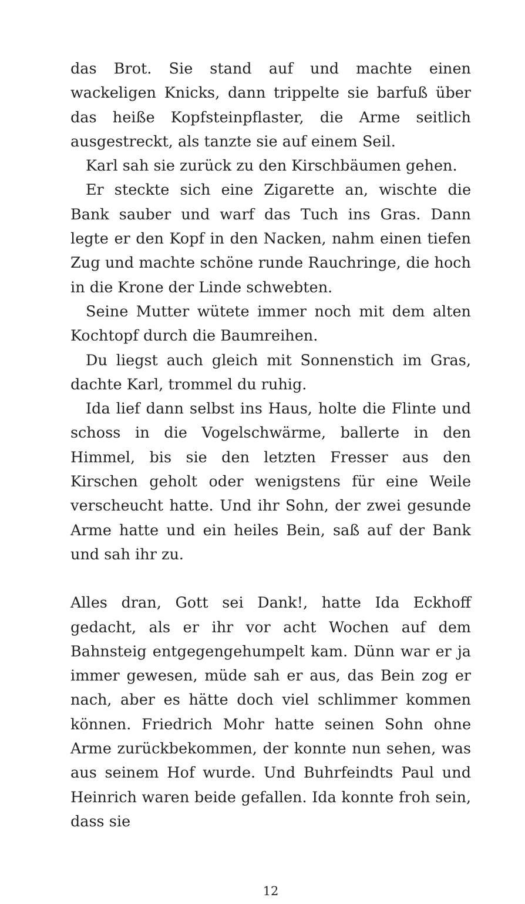das Brot. Sie stand auf und machte einen wackeligen Knicks, dann trippelte sie barfuß über das heiße Kopfsteinpflaster, die Arme seitlich ausgestreckt, als tanzte sie auf einem Seil.
Karl sah sie zurück zu den Kirschbäumen gehen.
Er steckte sich eine Zigarette an, wischte die Bank sauber und warf das Tuch ins Gras. Dann legte er den Kopf in den Nacken, nahm einen tiefen Zug und machte schöne runde Rauchringe, die hoch in die Krone der Linde schwebten.
Seine Mutter wütete immer noch mit dem alten Kochtopf durch die Baumreihen.
Du liegst auch gleich mit Sonnenstich im Gras, dachte Karl, trommel du ruhig.
Ida lief dann selbst ins Haus, holte die Flinte und schoss in die Vogelschwärme, ballerte in den Himmel, bis sie den letzten Fresser aus den Kirschen geholt oder wenigstens für eine Weile verscheucht hatte. Und ihr Sohn, der zwei gesunde Arme hatte und ein heiles Bein, saß auf der Bank und sah ihr zu.
Alles dran, Gott sei Dank!, hatte Ida Eckhoff gedacht, als er ihr vor acht Wochen auf dem Bahnsteig entgegengehumpelt kam. Dünn war er ja immer gewesen, müde sah er aus, das Bein zog er nach, aber es hätte doch viel schlimmer kommen können. Friedrich Mohr hatte seinen Sohn ohne Arme zurückbekommen, der konnte nun sehen, was aus seinem Hof wurde. Und Buhrfeindts Paul und Heinrich waren beide gefallen. Ida konnte froh sein, dass sie
12